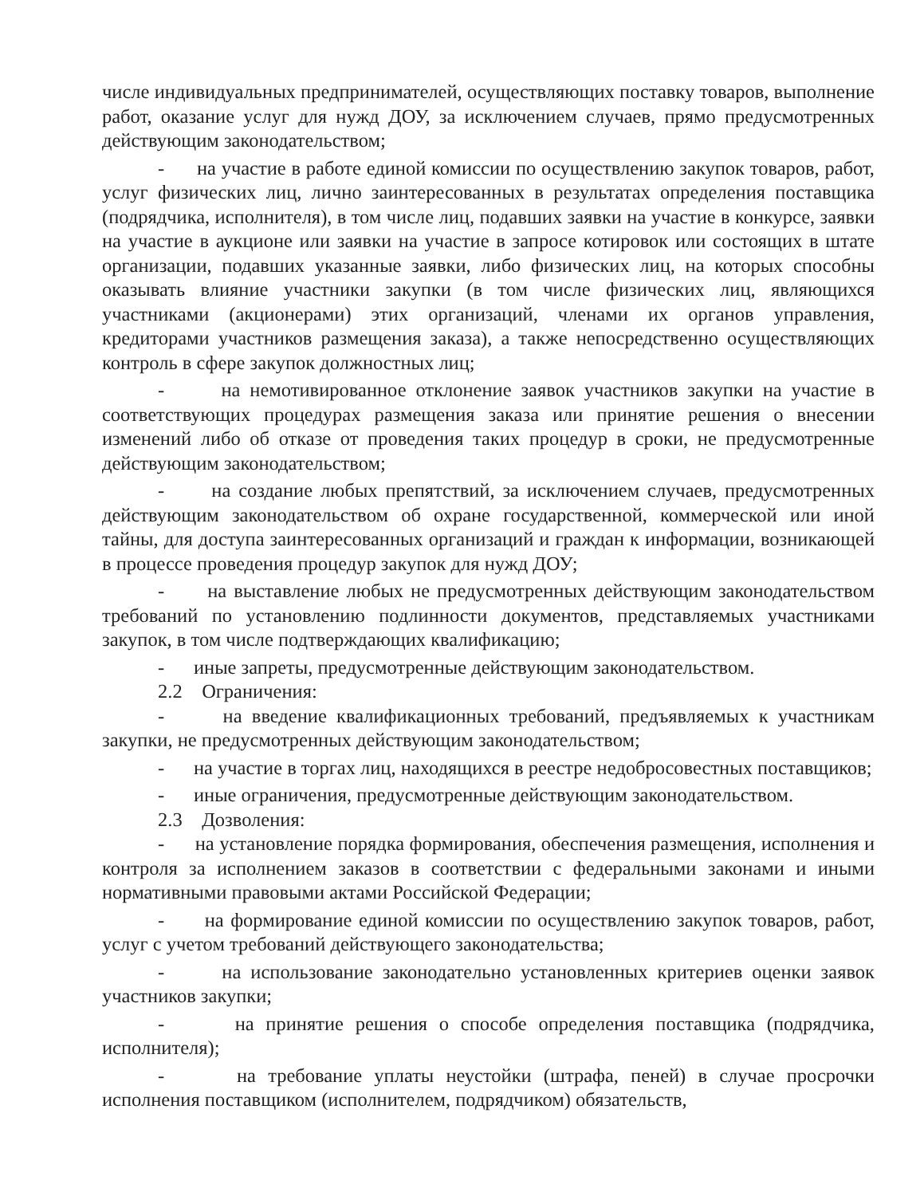числе индивидуальных предпринимателей, осуществляющих поставку товаров, выполнение работ, оказание услуг для нужд ДОУ, за исключением случаев, прямо предусмотренных действующим законодательством;
- на участие в работе единой комиссии по осуществлению закупок товаров, работ, услуг физических лиц, лично заинтересованных в результатах определения поставщика (подрядчика, исполнителя), в том числе лиц, подавших заявки на участие в конкурсе, заявки на участие в аукционе или заявки на участие в запросе котировок или состоящих в штате организации, подавших указанные заявки, либо физических лиц, на которых способны оказывать влияние участники закупки (в том числе физических лиц, являющихся участниками (акционерами) этих организаций, членами их органов управления, кредиторами участников размещения заказа), а также непосредственно осуществляющих контроль в сфере закупок должностных лиц;
- на немотивированное отклонение заявок участников закупки на участие в соответствующих процедурах размещения заказа или принятие решения о внесении изменений либо об отказе от проведения таких процедур в сроки, не предусмотренные действующим законодательством;
- на создание любых препятствий, за исключением случаев, предусмотренных действующим законодательством об охране государственной, коммерческой или иной тайны, для доступа заинтересованных организаций и граждан к информации, возникающей в процессе проведения процедур закупок для нужд ДОУ;
- на выставление любых не предусмотренных действующим законодательством требований по установлению подлинности документов, представляемых участниками закупок, в том числе подтверждающих квалификацию;
- иные запреты, предусмотренные действующим законодательством.
2.2 Ограничения:
- на введение квалификационных требований, предъявляемых к участникам закупки, не предусмотренных действующим законодательством;
- на участие в торгах лиц, находящихся в реестре недобросовестных поставщиков;
- иные ограничения, предусмотренные действующим законодательством.
2.3 Дозволения:
- на установление порядка формирования, обеспечения размещения, исполнения и контроля за исполнением заказов в соответствии с федеральными законами и иными нормативными правовыми актами Российской Федерации;
- на формирование единой комиссии по осуществлению закупок товаров, работ, услуг с учетом требований действующего законодательства;
- на использование законодательно установленных критериев оценки заявок участников закупки;
- на принятие решения о способе определения поставщика (подрядчика, исполнителя);
- на требование уплаты неустойки (штрафа, пеней) в случае просрочки исполнения поставщиком (исполнителем, подрядчиком) обязательств,